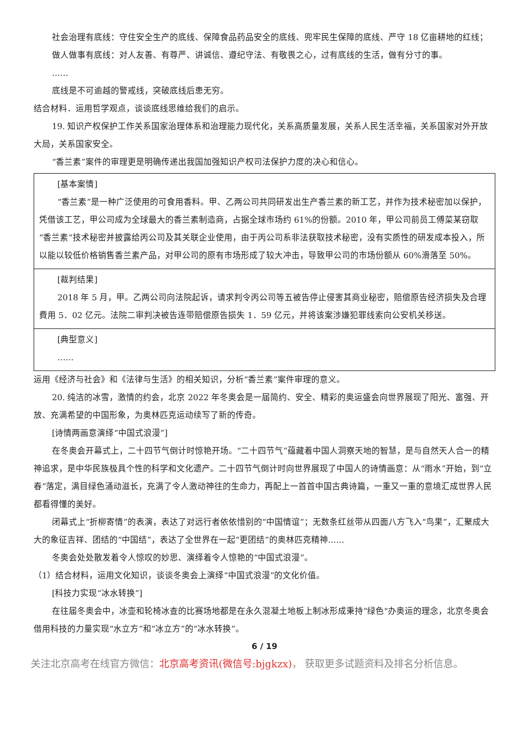社会治理有底线：守住安全生产的底线、保障食品药品安全的底线、兜牢民生保障的底线、严守 18 亿亩耕地的红线；
做人做事有底线：对人友善、有尊严、讲诚信、遵纪守法、有敬畏之心，过有底线的生活，做有分寸的事。
……
底线是不可逾越的警戒线，突破底线后患无穷。
结合材料．运用哲学观点，谈谈底线思维给我们的启示。
19. 知识产权保护工作关系国家治理体系和治理能力现代化，关系高质量发展，关系人民生活幸福，关系国家对外开放大局，关系国家安全。
“香兰素”案件的审理更是明确传递出我国加强知识产权司法保护力度的决心和信心。
| [基本案情] “香兰素”是一种广泛使用的可食用香料。甲、乙两公司共同研发出生产香兰素的新工艺，并作为技术秘密加以保护，凭借该工艺，甲公司成为全球最大的香兰素制造商，占据全球市场约 61%的份额。2010 年，甲公司前员工傅菜某窃取“香兰素”技术秘密并披露给丙公司及其关联企业使用，由于丙公司系非法获取技术秘密，没有实质性的研发成本投入，所以能以较低价格销售香兰素产品，对甲公司的原有市场形成了较大冲击，导致甲公司的市场份额从 60%滑落至 50%。 |
| [裁判结果] 2018 年 5 月，甲。乙两公司向法院起诉，请求判令丙公司等五被告停止侵害其商业秘密，赔偿原告经济损失及合理費用 5．02 亿元。法院二审判决被告连带赔偿原告损失 1．59 亿元，并将该案涉嫌犯罪线索向公安机关移送。 |
| [典型意义] …… |
运用《经济与社会》和《法律与生活》的相关知识，分析“香兰素”案件审理的意义。
20. 纯洁的冰雪，激情的约会，北京 2022 年冬奥会是一届简约、安全、精彩的奥运盛会向世界展现了阳光、富强、开放、充满希望的中国形象，为奥林匹克运动续写了新的传奇。
[诗情两画意演绎“中国式浪漫”]
在冬奥会开幕式上，二十四节气倒计时惊艳开场。“二十四节气”蕴藏着中国人洞察天地的智慧，是与自然天人合一的精神追求，是中华民族极具个性的科学和文化遗产。二十四节气倒计时向世界展现了中国人的诗情画意：从“雨水”开始，到“立春”落定，满目绿色涌动滋长，充满了令人激动神往的生命力，再配上一首首中国古典诗篇，一重又一重的意境汇成世界人民都看得懂的美好。
闭幕式上“折柳寄情”的表演，表达了对远行者依依惜别的“中国情谊”；无数条红丝带从四面八方飞入“鸟果”，汇聚成大大的象征吉祥、团结的“中国结”，表达了全世界在一起“更团结”的奥林匹克精神……
冬奥会处处散发着令人惊叹的妙思、演绎着令人惊艳的“中国式浪漫”。
（1）结合材料，运用文化知识，谈谈冬奥会上演绎“中国式浪漫”的文化价值。
[科技力实现“冰水转换”]
在往届冬奥会中，冰壶和轮椅冰查的比赛场地都是在永久混凝土地板上制冰形成秉持“绿色"办奥运的理念，北京冬奥会借用科技的力量实现“水立方”和“冰立方”的“冰水转换”。
6 / 19
关注北京高考在线官方微信：北京高考资讯(微信号:bjgkzx)， 获取更多试题资料及排名分析信息。